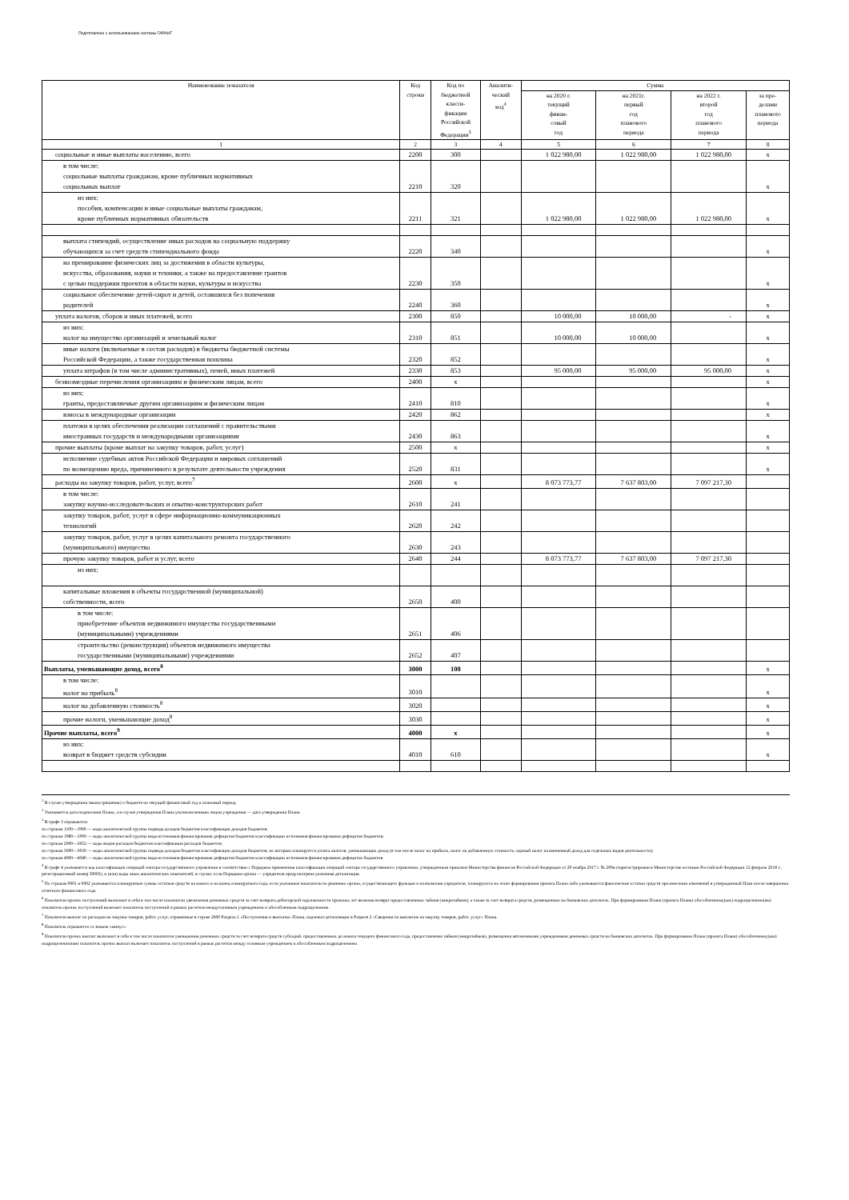Подготовлено с использованием системы ГАРАНТ
| Наименование показателя | Код строки | Код по бюджетной класси- фикации Российской Федерации<sup>3</sup> | Аналити- ческий код<sup>4</sup> | Сумма | | | |
| --- | --- | --- | --- | --- | --- | --- | --- |
| | | | | на 2020 г. текущий финан- совый год | на 2021г. первый год планового периода | на 2022 г. второй год планового периода | за пре- делами планового периода |
| 1 | 2 | 3 | 4 | 5 | 6 | 7 | 8 |
| социальные и иные выплаты населению, всего | 2200 | 300 | | 1 022 980,00 | 1 022 980,00 | 1 022 980,00 | x |
| в том числе: социальные выплаты гражданам, кроме публичных нормативных социальных выплат | 2210 | 320 | | | | | x |
| из них: пособия, компенсации и иные социальные выплаты гражданам, кроме публичных нормативных обязательств | 2211 | 321 | | 1 022 980,00 | 1 022 980,00 | 1 022 980,00 | x |
| выплата стипендий, осуществление иных расходов на социальную поддержку обучающихся за счет средств стипендиального фонда | 2220 | 340 | | | | | x |
| на премирование физических лиц за достижения в области культуры, искусства, образования, науки и техники, а также на предоставление грантов с целью поддержки проектов в области науки, культуры и искусства | 2230 | 350 | | | | | x |
| социальное обеспечение детей-сирот и детей, оставшихся без попечения родителей | 2240 | 360 | | | | | x |
| уплата налогов, сборов и иных платежей, всего | 2300 | 850 | | 10 000,00 | 10 000,00 | - | x |
| из них: налог на имущество организаций и земельный налог | 2310 | 851 | | 10 000,00 | 10 000,00 | | x |
| иные налоги (включаемые в состав расходов) в бюджеты бюджетной системы Российской Федерации, а также государственная пошлина | 2320 | 852 | | | | | x |
| уплата штрафов (в том числе административных), пеней, иных платежей | 2330 | 853 | | 95 000,00 | 95 000,00 | 95 000,00 | x |
| безвозмездные перечисления организациям и физическим лицам, всего | 2400 | x | | | | | x |
| из них: гранты, предоставляемые другим организациям и физическим лицам | 2410 | 810 | | | | | x |
| взносы в международные организации | 2420 | 862 | | | | | x |
| платежи в целях обеспечения реализации соглашений с правительствами иностранных государств и международными организациями | 2430 | 863 | | | | | x |
| прочие выплаты (кроме выплат на закупку товаров, работ, услуг) | 2500 | x | | | | | x |
| исполнение судебных актов Российской Федерации и мировых соглашений по возмещению вреда, причиненного в результате деятельности учреждения | 2520 | 831 | | | | | x |
| расходы на закупку товаров, работ, услуг, всего<sup>7</sup> | 2600 | x | | 8 073 773,77 | 7 637 803,00 | 7 097 217,30 | |
| в том числе: закупку научно-исследовательских и опытно-конструкторских работ | 2610 | 241 | | | | | |
| закупку товаров, работ, услуг в сфере информационно-коммуникационных технологий | 2620 | 242 | | | | | |
| закупку товаров, работ, услуг в целях капитального ремонта государственного (муниципального) имущества | 2630 | 243 | | | | | |
| прочую закупку товаров, работ и услуг, всего | 2640 | 244 | | 8 073 773,77 | 7 637 803,00 | 7 097 217,30 | |
| из них: | | | | | | | |
| капитальные вложения в объекты государственной (муниципальной) собственности, всего | 2650 | 400 | | | | | |
| в том числе: приобретение объектов недвижимого имущества государственными (муниципальными) учреждениями | 2651 | 406 | | | | | |
| строительство (реконструкция) объектов недвижимого имущества государственными (муниципальными) учреждениями | 2652 | 407 | | | | | |
| Выплаты, уменьшающие доход, всего<sup>8</sup> | 3000 | 100 | | | | | x |
| в том числе: налог на прибыль<sup>8</sup> | 3010 | | | | | | x |
| налог на добавленную стоимость<sup>8</sup> | 3020 | | | | | | x |
| прочие налоги, уменьшающие доход<sup>8</sup> | 3030 | | | | | | x |
| Прочие выплаты, всего<sup>9</sup> | 4000 | x | | | | | x |
| из них: возврат в бюджет средств субсидии | 4010 | 610 | | | | | x |
<sup>1</sup> В случае утверждения закона (решения) о бюджете на текущий финансовый год и плановый период.
<sup>2</sup> Указывается дата подписания Плана, а в случае утверждения Плана уполномоченным лицом учреждения — дата утверждения Плана.
<sup>3</sup> В графе 3 отражаются:
по строкам 1100—1900 — коды аналитической группы подвида доходов бюджетов классификации доходов бюджетов;
по строкам 1980—1990 — коды аналитической группы вида источников финансирования дефицитов бюджетов классификации источников финансирования дефицитов бюджетов;
по строкам 2000—2652 — коды видов расходов бюджетов классификации расходов бюджетов;
по строкам 3000—3030 — коды аналитической группы подвида доходов бюджетов классификации доходов бюджетов, по которым планируется уплата налогов, уменьшающих доход (в том числе налог на прибыль, налог на добавленную стоимость, единый налог на вмененный доход для отдельных видов деятельности);
по строкам 4000—4040 — коды аналитической группы вида источников финансирования дефицитов бюджетов классификации источников финансирования дефицитов бюджетов.
<sup>4</sup> В графе 4 указывается код классификации операций сектора государственного управления в соответствии с Порядком применения классификации операций сектора государственного управления, утвержденным приказом Министерства финансов Российской Федерации от 29 ноября 2017 г. № 209н (зарегистрирован в Министерстве юстиции Российской Федерации 12 февраля 2018 г., регистрационный номер 50003), и (или) коды иных аналитических показателей, в случае, если Порядком органа — учредителя предусмотрена указанная детализация.
<sup>5</sup> По строкам 0001 и 0002 указываются планируемые суммы остатков средств на начало и на конец планируемого года, если указанные показатели по решению органа, осуществляющего функции и полномочия учредителя, планируются на этапе формирования проекта Плана либо указываются фактические остатки средств при внесении изменений в утвержденный План после завершения отчетного финансового года.
<sup>6</sup> Показатели прочих поступлений включают в себя в том числе показатели увеличения денежных средств за счет возврата дебиторской задолженности прошлых лет включая возврат предоставленных займов (микрозаймов), а также за счет возврата средств, размещенных на банковских депозитах. При формировании Плана (проекта Плана) обособленному(ым) подразделению(ям) показатель прочих поступлений включает показатель поступлений в рамках расчетов междуголовным учреждением и обособленным подразделением.
<sup>7</sup> Показатели выплат по расходам на закупки товаров, работ, услуг, отраженные в строке 2600 Раздела 1 «Поступления и выплаты» Плана, подлежат детализации в Разделе 2 «Сведения по выплатам на закупку товаров, работ, услуг» Плана.
<sup>8</sup> Показатель отражается со знаком «минус».
<sup>9</sup> Показатели прочих выплат включают в себя в том числе показатели уменьшения денежных средств за счет возврата средств субсидий, предоставленных до начала текущего финансового года, предоставления займов (микрозаймов), размещения автономными учреждениями денежных средств на банковских депозитах. При формировании Плана (проекта Плана) обособленному(ым) подразделению(ям) показатель прочих выплат включает показатель поступлений в рамках расчетов между головным учреждением и обособленным подразделением.